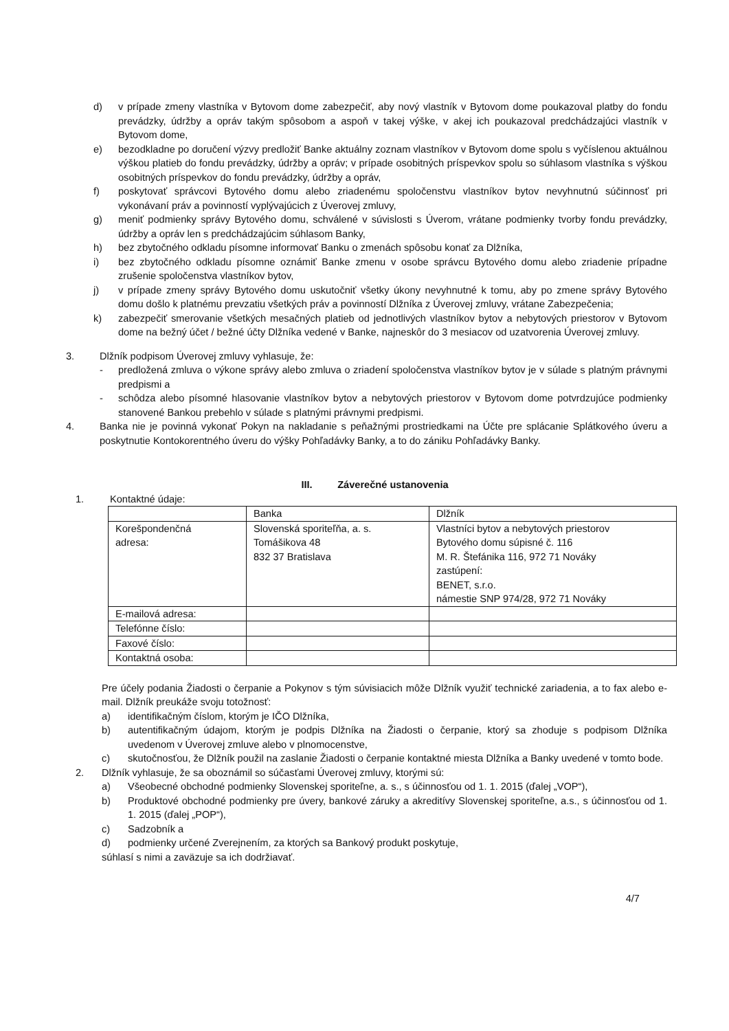d) v prípade zmeny vlastníka v Bytovom dome zabezpečiť, aby nový vlastník v Bytovom dome poukazoval platby do fondu prevádzky, údržby a opráv takým spôsobom a aspoň v takej výške, v akej ich poukazoval predchádzajúci vlastník v Bytovom dome,
e) bezodkladne po doručení výzvy predložiť Banke aktuálny zoznam vlastníkov v Bytovom dome spolu s vyčíslenou aktuálnou výškou platieb do fondu prevádzky, údržby a opráv; v prípade osobitných príspevkov spolu so súhlasom vlastníka s výškou osobitných príspevkov do fondu prevádzky, údržby a opráv,
f) poskytovať správcovi Bytového domu alebo zriadenému spoločenstvu vlastníkov bytov nevyhnutnú súčinnosť pri vykonávaní práv a povinností vyplývajúcich z Úverovej zmluvy,
g) meniť podmienky správy Bytového domu, schválené v súvislosti s Úverom, vrátane podmienky tvorby fondu prevádzky, údržby a opráv len s predchádzajúcim súhlasom Banky,
h) bez zbytočného odkladu písomne informovať Banku o zmenách spôsobu konať za Dlžníka,
i) bez zbytočného odkladu písomne oznámiť Banke zmenu v osobe správcu Bytového domu alebo zriadenie prípadne zrušenie spoločenstva vlastníkov bytov,
j) v prípade zmeny správy Bytového domu uskutočniť všetky úkony nevyhnutné k tomu, aby po zmene správy Bytového domu došlo k platnému prevzatiu všetkých práv a povinností Dlžníka z Úverovej zmluvy, vrátane Zabezpečenia;
k) zabezpečiť smerovanie všetkých mesačných platieb od jednotlivých vlastníkov bytov a nebytových priestorov v Bytovom dome na bežný účet / bežné účty Dlžníka vedené v Banke, najneskôr do 3 mesiacov od uzatvorenia Úverovej zmluvy.
3. Dlžník podpisom Úverovej zmluvy vyhlasuje, že:
- predložená zmluva o výkone správy alebo zmluva o zriadení spoločenstva vlastníkov bytov je v súlade s platným právnymi predpismi a
- schôdza alebo písomné hlasovanie vlastníkov bytov a nebytových priestorov v Bytovom dome potvrdzujúce podmienky stanovené Bankou prebehlo v súlade s platnými právnymi predpismi.
4. Banka nie je povinná vykonať Pokyn na nakladanie s peňažnými prostriedkami na Účte pre splácanie Splátkového úveru a poskytnutie Kontokorentného úveru do výšky Pohľadávky Banky, a to do zániku Pohľadávky Banky.
III. Záverečné ustanovenia
1. Kontaktné údaje:
| | Banka | Dlžník |
| Korešpondenčná adresa: | Slovenská sporiteľňa, a. s. Tomášikova 48 832 37 Bratislava | Vlastníci bytov a nebytových priestorov Bytového domu súpisné č. 116 M. R. Štefánika 116, 972 71 Nováky zastúpení: BENET, s.r.o. námestie SNP 974/28, 972 71 Nováky |
| E-mailová adresa: | | |
| Telefónne číslo: | | |
| Faxové číslo: | | |
| Kontaktná osoba: | | |
Pre účely podania Žiadosti o čerpanie a Pokynov s tým súvisiacich môže Dlžník využiť technické zariadenia, a to fax alebo e-mail. Dlžník preukáže svoju totožnosť:
a) identifikačným číslom, ktorým je IČO Dlžníka,
b) autentifikačným údajom, ktorým je podpis Dlžníka na Žiadosti o čerpanie, ktorý sa zhoduje s podpisom Dlžníka uvedenom v Úverovej zmluve alebo v plnomocenstve,
c) skutočnosťou, že Dlžník použil na zaslanie Žiadosti o čerpanie kontaktné miesta Dlžníka a Banky uvedené v tomto bode.
2. Dlžník vyhlasuje, že sa oboznámil so súčasťami Úverovej zmluvy, ktorými sú:
a) Všeobecné obchodné podmienky Slovenskej sporiteľne, a. s., s účinnosťou od 1. 1. 2015 (ďalej „VOP“),
b) Produktové obchodné podmienky pre úvery, bankové záruky a akreditívy Slovenskej sporiteľne, a.s., s účinnosťou od 1. 1. 2015 (ďalej „POP“),
c) Sadzobník a
d) podmienky určené Zverejnením, za ktorých sa Bankový produkt poskytuje,
súhlasí s nimi a zaväzuje sa ich dodržiavať.
4/7